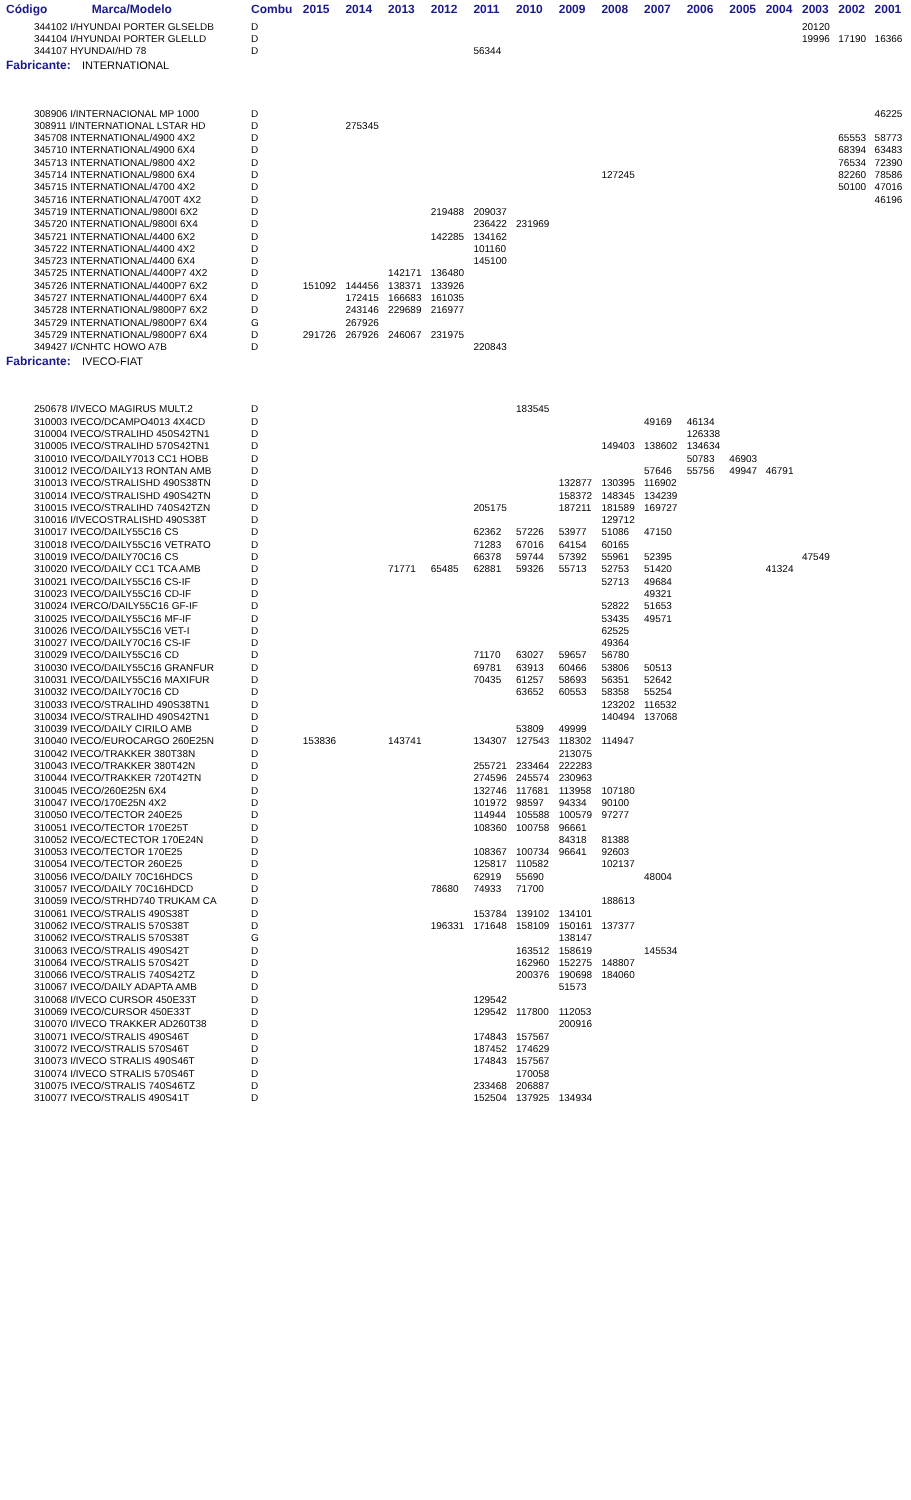| Código | Marca/Modelo | Combu | 2015 | 2014 | 2013 | 2012 | 2011 | 2010 | 2009 | 2008 | 2007 | 2006 | 2005 | 2004 | 2003 | 2002 | 2001 |
| --- | --- | --- | --- | --- | --- | --- | --- | --- | --- | --- | --- | --- | --- | --- | --- | --- | --- |
| 344102 I/HYUNDAI PORTER GLSELDB | | D | | | | | | | | | | | | | 20120 | | |
| 344104 I/HYUNDAI PORTER GLELLD | | D | | | | | | | | | | | | | 19996 | 17190 | 16366 |
| 344107 HYUNDAI/HD 78 | | D | | | | | 56344 | | | | | | | | | | |
| Fabricante: INTERNATIONAL | | | | | | | | | | | | | | | | | |
| 308906 I/INTERNACIONAL MP 1000 | | D | | | | | | | | | | | | | | | 46225 |
| 308911 I/INTERNATIONAL LSTAR HD | | D | | 275345 | | | | | | | | | | | | | |
| 345708 INTERNATIONAL/4900 4X2 | | D | | | | | | | | | | | | | | 65553 | 58773 |
| 345710 INTERNATIONAL/4900 6X4 | | D | | | | | | | | | | | | | | 68394 | 63483 |
| 345713 INTERNATIONAL/9800 4X2 | | D | | | | | | | | | | | | | | 76534 | 72390 |
| 345714 INTERNATIONAL/9800 6X4 | | D | | | | | | | | 127245 | | | | | | 82260 | 78586 |
| 345715 INTERNATIONAL/4700 4X2 | | D | | | | | | | | | | | | | | 50100 | 47016 |
| 345716 INTERNATIONAL/4700T 4X2 | | D | | | | | | | | | | | | | | | 46196 |
| 345719 INTERNATIONAL/9800I 6X2 | | D | | | | 219488 | 209037 | | | | | | | | | | |
| 345720 INTERNATIONAL/9800I 6X4 | | D | | | | | 236422 | 231969 | | | | | | | | | |
| 345721 INTERNATIONAL/4400 6X2 | | D | | | | 142285 | 134162 | | | | | | | | | | |
| 345722 INTERNATIONAL/4400 4X2 | | D | | | | | 101160 | | | | | | | | | | |
| 345723 INTERNATIONAL/4400 6X4 | | D | | | | | 145100 | | | | | | | | | | |
| 345725 INTERNATIONAL/4400P7 4X2 | | D | | | 142171 | 136480 | | | | | | | | | | | |
| 345726 INTERNATIONAL/4400P7 6X2 | | D | 151092 | 144456 | 138371 | 133926 | | | | | | | | | | | |
| 345727 INTERNATIONAL/4400P7 6X4 | | D | | 172415 | 166683 | 161035 | | | | | | | | | | | |
| 345728 INTERNATIONAL/9800P7 6X2 | | D | | 243146 | 229689 | 216977 | | | | | | | | | | | |
| 345729 INTERNATIONAL/9800P7 6X4 | | G | | 267926 | | | | | | | | | | | | | |
| 345729 INTERNATIONAL/9800P7 6X4 | | D | 291726 | 267926 | 246067 | 231975 | | | | | | | | | | | |
| 349427 I/CNHTC HOWO A7B | | D | | | | | 220843 | | | | | | | | | | |
| Fabricante: IVECO-FIAT | | | | | | | | | | | | | | | | | |
| 250678 I/IVECO MAGIRUS MULT.2 | | D | | | | | | 183545 | | | | | | | | | |
| 310003 IVECO/DCAMPO4013 4X4CD | | D | | | | | | | | | 49169 | 46134 | | | | | |
| 310004 IVECO/STRALIHD 450S42TN1 | | D | | | | | | | | | | 126338 | | | | | |
| 310005 IVECO/STRALIHD 570S42TN1 | | D | | | | | | | | 149403 | 138602 | 134634 | | | | | |
| 310010 IVECO/DAILY7013 CC1 HOBB | | D | | | | | | | | | | 50783 | 46903 | | | | |
| 310012 IVECO/DAILY13 RONTAN AMB | | D | | | | | | | | | 57646 | 55756 | 49947 | 46791 | | | |
| 310013 IVECO/STRALISHD 490S38TN | | D | | | | | | | 132877 | 130395 | 116902 | | | | | | |
| 310014 IVECO/STRALISHD 490S42TN | | D | | | | | | | 158372 | 148345 | 134239 | | | | | | |
| 310015 IVECO/STRALIHD 740S42TZN | | D | | | | | 205175 | | 187211 | 181589 | 169727 | | | | | | |
| 310016 I/IVECOSTRALISHD 490S38T | | D | | | | | | | | 129712 | | | | | | | |
| 310017 IVECO/DAILY55C16 CS | | D | | | | | 62362 | 57226 | 53977 | 51086 | 47150 | | | | | | |
| 310018 IVECO/DAILY55C16 VETRATO | | D | | | | | 71283 | 67016 | 64154 | 60165 | | | | | | | |
| 310019 IVECO/DAILY70C16 CS | | D | | | | | 66378 | 59744 | 57392 | 55961 | 52395 | | | | 47549 | | |
| 310020 IVECO/DAILY CC1 TCA AMB | | D | | | 71771 | 65485 | 62881 | 59326 | 55713 | 52753 | 51420 | | | 41324 | | | |
| 310021 IVECO/DAILY55C16 CS-IF | | D | | | | | | | | 52713 | 49684 | | | | | | |
| 310023 IVECO/DAILY55C16 CD-IF | | D | | | | | | | | | 49321 | | | | | | |
| 310024 IVERCO/DAILY55C16 GF-IF | | D | | | | | | | | 52822 | 51653 | | | | | | |
| 310025 IVECO/DAILY55C16 MF-IF | | D | | | | | | | | 53435 | 49571 | | | | | | |
| 310026 IVECO/DAILY55C16 VET-I | | D | | | | | | | | 62525 | | | | | | | |
| 310027 IVECO/DAILY70C16 CS-IF | | D | | | | | | | | 49364 | | | | | | | |
| 310029 IVECO/DAILY55C16 CD | | D | | | | | 71170 | 63027 | 59657 | 56780 | | | | | | | |
| 310030 IVECO/DAILY55C16 GRANFUR | | D | | | | | 69781 | 63913 | 60466 | 53806 | 50513 | | | | | | |
| 310031 IVECO/DAILY55C16 MAXIFUR | | D | | | | | 70435 | 61257 | 58693 | 56351 | 52642 | | | | | | |
| 310032 IVECO/DAILY70C16 CD | | D | | | | | | 63652 | 60553 | 58358 | 55254 | | | | | | |
| 310033 IVECO/STRALIHD 490S38TN1 | | D | | | | | | | | 123202 | 116532 | | | | | | |
| 310034 IVECO/STRALIHD 490S42TN1 | | D | | | | | | | | 140494 | 137068 | | | | | | |
| 310039 IVECO/DAILY CIRILO AMB | | D | | | | | | 53809 | 49999 | | | | | | | | |
| 310040 IVECO/EUROCARGO 260E25N | | D | 153836 | | 143741 | | 134307 | 127543 | 118302 | 114947 | | | | | | | |
| 310042 IVECO/TRAKKER 380T38N | | D | | | | | | | 213075 | | | | | | | | |
| 310043 IVECO/TRAKKER 380T42N | | D | | | | | 255721 | 233464 | 222283 | | | | | | | | |
| 310044 IVECO/TRAKKER 720T42TN | | D | | | | | 274596 | 245574 | 230963 | | | | | | | | |
| 310045 IVECO/260E25N 6X4 | | D | | | | | 132746 | 117681 | 113958 | 107180 | | | | | | | |
| 310047 IVECO/170E25N 4X2 | | D | | | | | 101972 | 98597 | 94334 | 90100 | | | | | | | |
| 310050 IVECO/TECTOR 240E25 | | D | | | | | 114944 | 105588 | 100579 | 97277 | | | | | | | |
| 310051 IVECO/TECTOR 170E25T | | D | | | | | 108360 | 100758 | 96661 | | | | | | | | |
| 310052 IVECO/ECTECTOR 170E24N | | D | | | | | | | 84318 | 81388 | | | | | | | |
| 310053 IVECO/TECTOR 170E25 | | D | | | | | 108367 | 100734 | 96641 | 92603 | | | | | | | |
| 310054 IVECO/TECTOR 260E25 | | D | | | | | 125817 | 110582 | | 102137 | | | | | | | |
| 310056 IVECO/DAILY 70C16HDCS | | D | | | | | 62919 | 55690 | | | 48004 | | | | | | |
| 310057 IVECO/DAILY 70C16HDCD | | D | | | | 78680 | 74933 | 71700 | | | | | | | | | |
| 310059 IVECO/STRHD740 TRUKAM CA | | D | | | | | | | | 188613 | | | | | | | |
| 310061 IVECO/STRALIS 490S38T | | D | | | | | 153784 | 139102 | 134101 | | | | | | | | |
| 310062 IVECO/STRALIS 570S38T | | D | | | | 196331 | 171648 | 158109 | 150161 | 137377 | | | | | | | |
| 310062 IVECO/STRALIS 570S38T | | G | | | | | | | 138147 | | | | | | | | |
| 310063 IVECO/STRALIS 490S42T | | D | | | | | | 163512 | 158619 | | 145534 | | | | | | |
| 310064 IVECO/STRALIS 570S42T | | D | | | | | | 162960 | 152275 | 148807 | | | | | | | |
| 310066 IVECO/STRALIS 740S42TZ | | D | | | | | | 200376 | 190698 | 184060 | | | | | | | |
| 310067 IVECO/DAILY ADAPTA AMB | | D | | | | | | | 51573 | | | | | | | | |
| 310068 I/IVECO CURSOR 450E33T | | D | | | | | 129542 | | | | | | | | | | |
| 310069 IVECO/CURSOR 450E33T | | D | | | | | 129542 | 117800 | 112053 | | | | | | | | |
| 310070 I/IVECO TRAKKER AD260T38 | | D | | | | | | | 200916 | | | | | | | | |
| 310071 IVECO/STRALIS 490S46T | | D | | | | | 174843 | 157567 | | | | | | | | | |
| 310072 IVECO/STRALIS 570S46T | | D | | | | | 187452 | 174629 | | | | | | | | | |
| 310073 I/IVECO STRALIS 490S46T | | D | | | | | 174843 | 157567 | | | | | | | | | |
| 310074 I/IVECO STRALIS 570S46T | | D | | | | | | 170058 | | | | | | | | | |
| 310075 IVECO/STRALIS 740S46TZ | | D | | | | | 233468 | 206887 | | | | | | | | | |
| 310077 IVECO/STRALIS 490S41T | | D | | | | | 152504 | 137925 | 134934 | | | | | | | | |